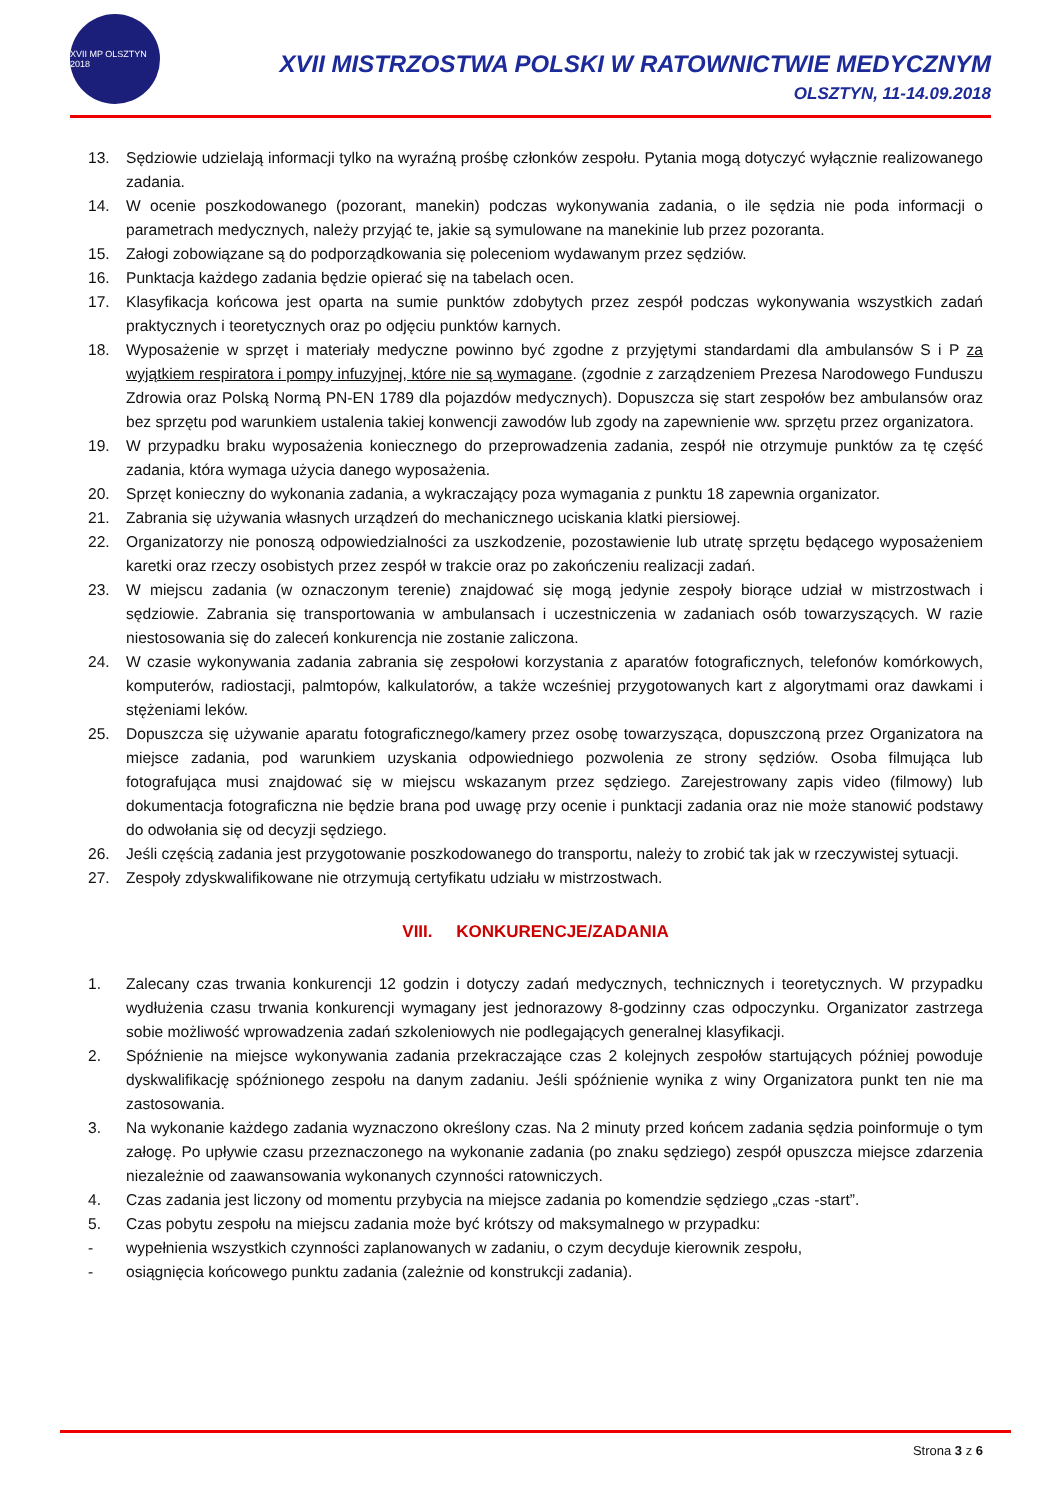XVII MP OLSZTYN 2018
XVII MISTRZOSTWA POLSKI W RATOWNICTWIE MEDYCZNYM
OLSZTYN, 11-14.09.2018
13. Sędziowie udzielają informacji tylko na wyraźną prośbę członków zespołu. Pytania mogą dotyczyć wyłącznie realizowanego zadania.
14. W ocenie poszkodowanego (pozorant, manekin) podczas wykonywania zadania, o ile sędzia nie poda informacji o parametrach medycznych, należy przyjąć te, jakie są symulowane na manekinie lub przez pozoranta.
15. Załogi zobowiązane są do podporządkowania się poleceniom wydawanym przez sędziów.
16. Punktacja każdego zadania będzie opierać się na tabelach ocen.
17. Klasyfikacja końcowa jest oparta na sumie punktów zdobytych przez zespół podczas wykonywania wszystkich zadań praktycznych i teoretycznych oraz po odjęciu punktów karnych.
18. Wyposażenie w sprzęt i materiały medyczne powinno być zgodne z przyjętymi standardami dla ambulansów S i P za wyjątkiem respiratora i pompy infuzyjnej, które nie są wymagane. (zgodnie z zarządzeniem Prezesa Narodowego Funduszu Zdrowia oraz Polską Normą PN-EN 1789 dla pojazdów medycznych). Dopuszcza się start zespołów bez ambulansów oraz bez sprzętu pod warunkiem ustalenia takiej konwencji zawodów lub zgody na zapewnienie ww. sprzętu przez organizatora.
19. W przypadku braku wyposażenia koniecznego do przeprowadzenia zadania, zespół nie otrzymuje punktów za tę część zadania, która wymaga użycia danego wyposażenia.
20. Sprzęt konieczny do wykonania zadania, a wykraczający poza wymagania z punktu 18 zapewnia organizator.
21. Zabrania się używania własnych urządzeń do mechanicznego uciskania klatki piersiowej.
22. Organizatorzy nie ponoszą odpowiedzialności za uszkodzenie, pozostawienie lub utratę sprzętu będącego wyposażeniem karetki oraz rzeczy osobistych przez zespół w trakcie oraz po zakończeniu realizacji zadań.
23. W miejscu zadania (w oznaczonym terenie) znajdować się mogą jedynie zespoły biorące udział w mistrzostwach i sędziowie. Zabrania się transportowania w ambulansach i uczestniczenia w zadaniach osób towarzyszących. W razie niestosowania się do zaleceń konkurencja nie zostanie zaliczona.
24. W czasie wykonywania zadania zabrania się zespołowi korzystania z aparatów fotograficznych, telefonów komórkowych, komputerów, radiostacji, palmtopów, kalkulatorów, a także wcześniej przygotowanych kart z algorytmami oraz dawkami i stężeniami leków.
25. Dopuszcza się używanie aparatu fotograficznego/kamery przez osobę towarzysząca, dopuszczoną przez Organizatora na miejsce zadania, pod warunkiem uzyskania odpowiedniego pozwolenia ze strony sędziów. Osoba filmująca lub fotografująca musi znajdować się w miejscu wskazanym przez sędziego. Zarejestrowany zapis video (filmowy) lub dokumentacja fotograficzna nie będzie brana pod uwagę przy ocenie i punktacji zadania oraz nie może stanowić podstawy do odwołania się od decyzji sędziego.
26. Jeśli częścią zadania jest przygotowanie poszkodowanego do transportu, należy to zrobić tak jak w rzeczywistej sytuacji.
27. Zespoły zdyskwalifikowane nie otrzymują certyfikatu udziału w mistrzostwach.
VIII. KONKURENCJE/ZADANIA
1. Zalecany czas trwania konkurencji 12 godzin i dotyczy zadań medycznych, technicznych i teoretycznych. W przypadku wydłużenia czasu trwania konkurencji wymagany jest jednorazowy 8-godzinny czas odpoczynku. Organizator zastrzega sobie możliwość wprowadzenia zadań szkoleniowych nie podlegających generalnej klasyfikacji.
2. Spóźnienie na miejsce wykonywania zadania przekraczające czas 2 kolejnych zespołów startujących później powoduje dyskwalifikację spóźnionego zespołu na danym zadaniu. Jeśli spóźnienie wynika z winy Organizatora punkt ten nie ma zastosowania.
3. Na wykonanie każdego zadania wyznaczono określony czas. Na 2 minuty przed końcem zadania sędzia poinformuje o tym załogę. Po upływie czasu przeznaczonego na wykonanie zadania (po znaku sędziego) zespół opuszcza miejsce zdarzenia niezależnie od zaawansowania wykonanych czynności ratowniczych.
4. Czas zadania jest liczony od momentu przybycia na miejsce zadania po komendzie sędziego „czas -start”.
5. Czas pobytu zespołu na miejscu zadania może być krótszy od maksymalnego w przypadku:
- wypełnienia wszystkich czynności zaplanowanych w zadaniu, o czym decyduje kierownik zespołu,
- osiągnięcia końcowego punktu zadania (zależnie od konstrukcji zadania).
Strona 3 z 6